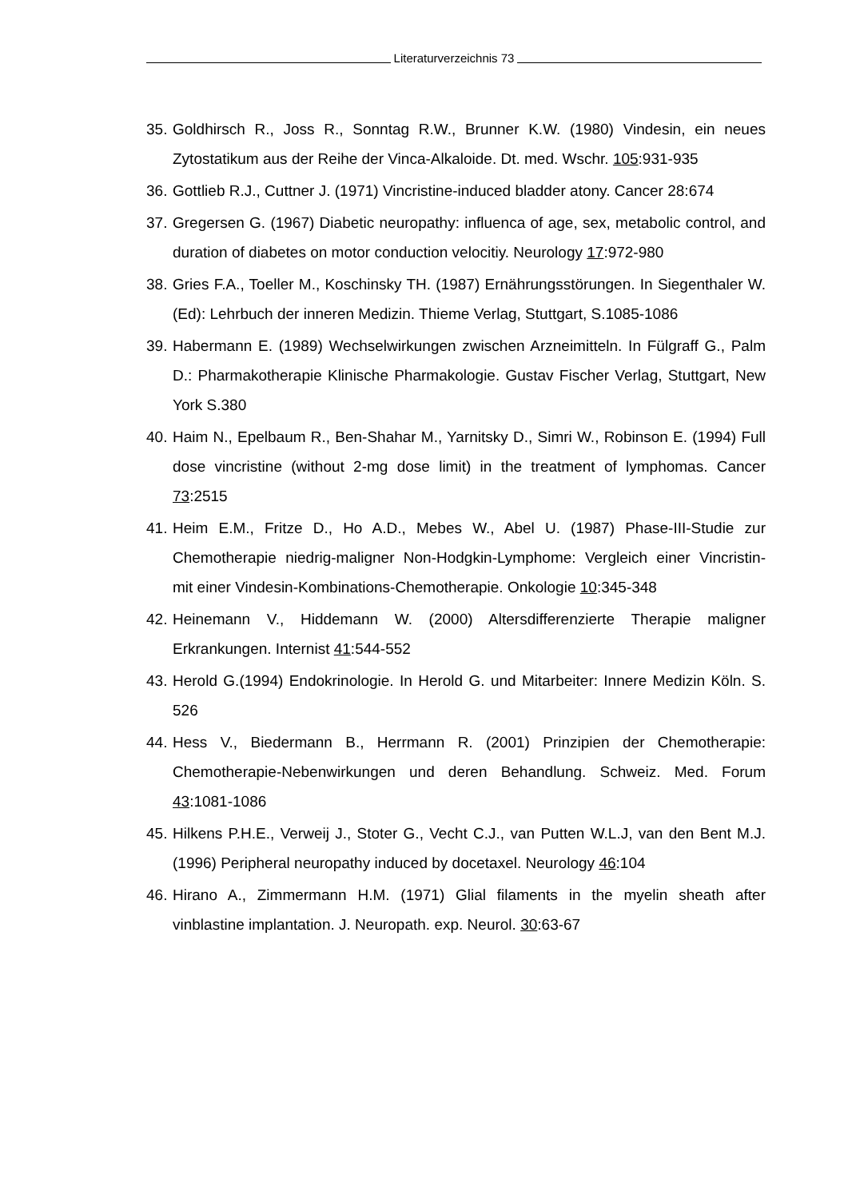Literaturverzeichnis 73
35.
Goldhirsch R., Joss R., Sonntag R.W., Brunner K.W. (1980) Vindesin, ein neues Zytostatikum aus der Reihe der Vinca-Alkaloide. Dt. med. Wschr. 105:931-935
36.
Gottlieb R.J., Cuttner J. (1971) Vincristine-induced bladder atony. Cancer 28:674
37.
Gregersen G. (1967) Diabetic neuropathy: influenca of age, sex, metabolic control, and duration of diabetes on motor conduction velocitiy. Neurology 17:972-980
38.
Gries F.A., Toeller M., Koschinsky TH. (1987) Ernährungsstörungen. In Siegenthaler W. (Ed): Lehrbuch der inneren Medizin. Thieme Verlag, Stuttgart, S.1085-1086
39.
Habermann E. (1989) Wechselwirkungen zwischen Arzneimitteln. In Fülgraff G., Palm D.: Pharmakotherapie Klinische Pharmakologie. Gustav Fischer Verlag, Stuttgart, New York S.380
40.
Haim N., Epelbaum R., Ben-Shahar M., Yarnitsky D., Simri W., Robinson E. (1994) Full dose vincristine (without 2-mg dose limit) in the treatment of lymphomas. Cancer 73:2515
41.
Heim E.M., Fritze D., Ho A.D., Mebes W., Abel U. (1987) Phase-III-Studie zur Chemotherapie niedrig-maligner Non-Hodgkin-Lymphome: Vergleich einer Vincristin- mit einer Vindesin-Kombinations-Chemotherapie. Onkologie 10:345-348
42.
Heinemann V., Hiddemann W. (2000) Altersdifferenzierte Therapie maligner Erkrankungen. Internist 41:544-552
43.
Herold G.(1994) Endokrinologie. In Herold G. und Mitarbeiter: Innere Medizin Köln. S. 526
44.
Hess V., Biedermann B., Herrmann R. (2001) Prinzipien der Chemotherapie: Chemotherapie-Nebenwirkungen und deren Behandlung. Schweiz. Med. Forum 43:1081-1086
45.
Hilkens P.H.E., Verweij J., Stoter G., Vecht C.J., van Putten W.L.J, van den Bent M.J. (1996) Peripheral neuropathy induced by docetaxel. Neurology 46:104
46.
Hirano A., Zimmermann H.M. (1971) Glial filaments in the myelin sheath after vinblastine implantation. J. Neuropath. exp. Neurol. 30:63-67